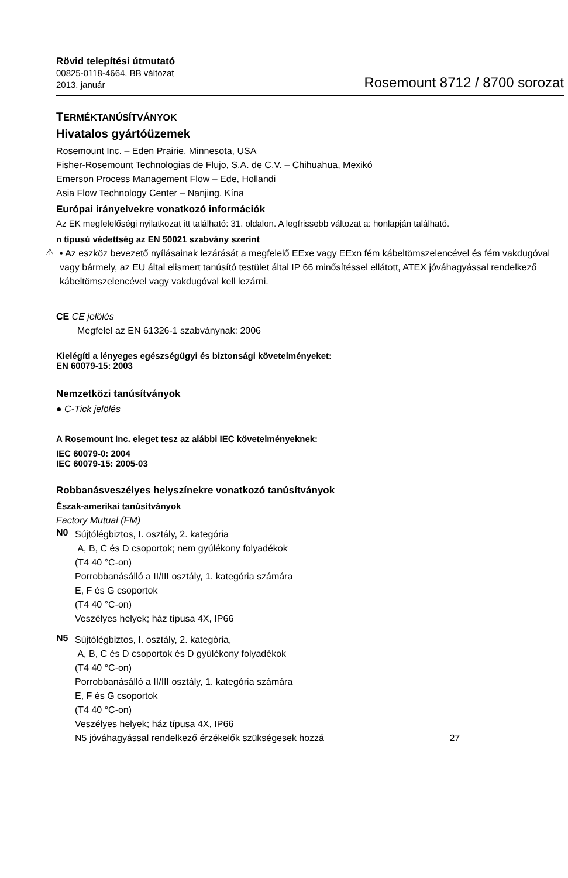Rövid telepítési útmutató
00825-0118-4664, BB változat
2013. január
Rosemount 8712 / 8700 sorozat
TERMÉKTANÚSÍTVÁNYOK
Hivatalos gyártóüzemek
Rosemount Inc. – Eden Prairie, Minnesota, USA
Fisher-Rosemount Technologias de Flujo, S.A. de C.V. – Chihuahua, Mexikó
Emerson Process Management Flow – Ede, Hollandi
Asia Flow Technology Center – Nanjing, Kína
Európai irányelvekre vonatkozó információk
Az EK megfelelőségi nyilatkozat itt található: 31. oldalon. A legfrissebb változat a: honlapján található.
n típusú védettség az EN 50021 szabvány szerint
⚠
• Az eszköz bevezető nyílásainak lezárását a megfelelő EExe vagy EExn fém kábeltömszelencével és fém vakdugóval vagy bármely, az EU által elismert tanúsító testület által IP 66 minősítéssel ellátott, ATEX jóváhagyással rendelkező kábeltömszelencével vagy vakdugóval kell lezárni.
CE CE jelölés
Megfelel az EN 61326-1 szabványnak: 2006
Kielégíti a lényeges egészségügyi és biztonsági követelményeket:
EN 60079-15: 2003
Nemzetközi tanúsítványok
● C-Tick jelölés
A Rosemount Inc. eleget tesz az alábbi IEC követelményeknek:
IEC 60079-0: 2004
IEC 60079-15: 2005-03
Robbanásveszélyes helyszínekre vonatkozó tanúsítványok
Észak-amerikai tanúsítványok
Factory Mutual (FM)
N0
Sújtólégbiztos, I. osztály, 2. kategória
A, B, C és D csoportok; nem gyúlékony folyadékok
(T4 40 °C-on)
Porrobbanásálló a II/III osztály, 1. kategória számára
E, F és G csoportok
(T4 40 °C-on)
Veszélyes helyek; ház típusa 4X, IP66
N5
Sújtólégbiztos, I. osztály, 2. kategória,
A, B, C és D csoportok és D gyúlékony folyadékok
(T4 40 °C-on)
Porrobbanásálló a II/III osztály, 1. kategória számára
E, F és G csoportok
(T4 40 °C-on)
Veszélyes helyek; ház típusa 4X, IP66
N5 jóváhagyással rendelkező érzékelők szükségesek hozzá 27